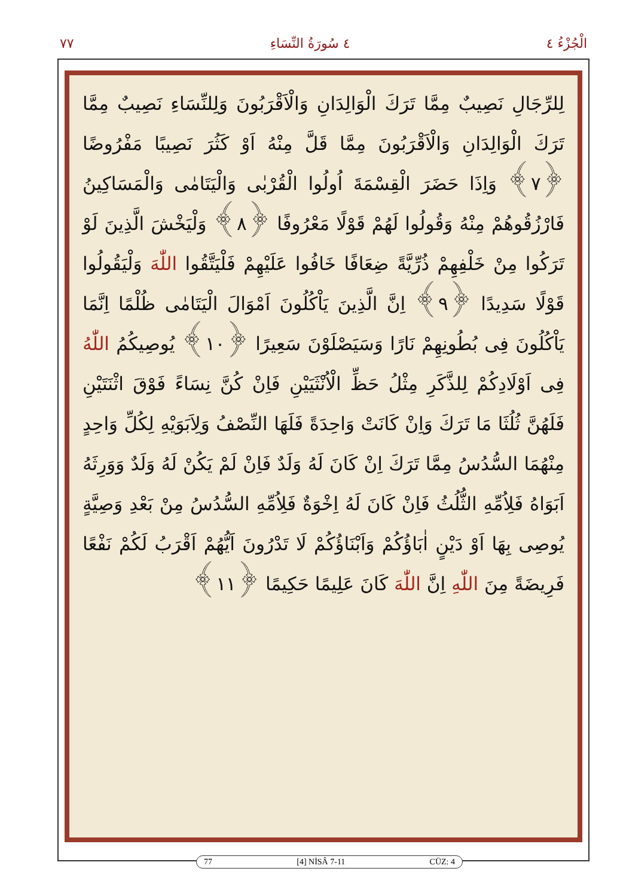٧٧ ٤ سُورَةُ النِّسَاءِ الْجُزْءُ ٤
لِلرِّجَالِ نَصِيبٌ مِمَّا تَرَكَ الْوَالِدَانِ وَالْاَقْرَبُونَ وَلِلنِّسَاءِ نَصِيبٌ مِمَّا تَرَكَ الْوَالِدَانِ وَالْاَقْرَبُونَ مِمَّا قَلَّ مِنْهُ اَوْ كَثُرَ نَصِيبًا مَفْرُوضًا ﴿٧﴾ وَاِذَا حَضَرَ الْقِسْمَةَ اُولُوا الْقُرْبٰى وَالْيَتَامٰى وَالْمَسَاكِينُ فَارْزُقُوهُمْ مِنْهُ وَقُولُوا لَهُمْ قَوْلًا مَعْرُوفًا ﴿٨﴾ وَلْيَخْشَ الَّذِينَ لَوْ تَرَكُوا مِنْ خَلْفِهِمْ ذُرِّيَّةً ضِعَافًا خَافُوا عَلَيْهِمْ فَلْيَتَّقُوا اللّٰهَ وَلْيَقُولُوا قَوْلًا سَدِيدًا ﴿٩﴾ اِنَّ الَّذِينَ يَاْكُلُونَ اَمْوَالَ الْيَتَامٰى ظُلْمًا اِنَّمَا يَاْكُلُونَ فِى بُطُونِهِمْ نَارًا وَسَيَصْلَوْنَ سَعِيرًا ﴿١٠﴾ يُوصِيكُمُ اللّٰهُ فِى اَوْلَادِكُمْ لِلذَّكَرِ مِثْلُ حَظِّ الْاُنْثَيَيْنِ فَاِنْ كُنَّ نِسَاءً فَوْقَ اثْنَتَيْنِ فَلَهُنَّ ثُلُثَا مَا تَرَكَ وَاِنْ كَانَتْ وَاحِدَةً فَلَهَا النِّصْفُ وَلِاَبَوَيْهِ لِكُلِّ وَاحِدٍ مِنْهُمَا السُّدُسُ مِمَّا تَرَكَ اِنْ كَانَ لَهُ وَلَدٌ فَاِنْ لَمْ يَكُنْ لَهُ وَلَدٌ وَوَرِثَهُ اَبَوَاهُ فَلِاُمِّهِ الثُّلُثُ فَاِنْ كَانَ لَهُ اِخْوَةٌ فَلِاُمِّهِ السُّدُسُ مِنْ بَعْدِ وَصِيَّةٍ يُوصِى بِهَا اَوْ دَيْنٍ اٰبَاؤُكُمْ وَاَبْنَاؤُكُمْ لَا تَدْرُونَ اَيُّهُمْ اَقْرَبُ لَكُمْ نَفْعًا فَرِيضَةً مِنَ اللّٰهِ اِنَّ اللّٰهَ كَانَ عَلِيمًا حَكِيمًا ﴿١١﴾
77 [4] NİSÂ 7-11 CÜZ: 4